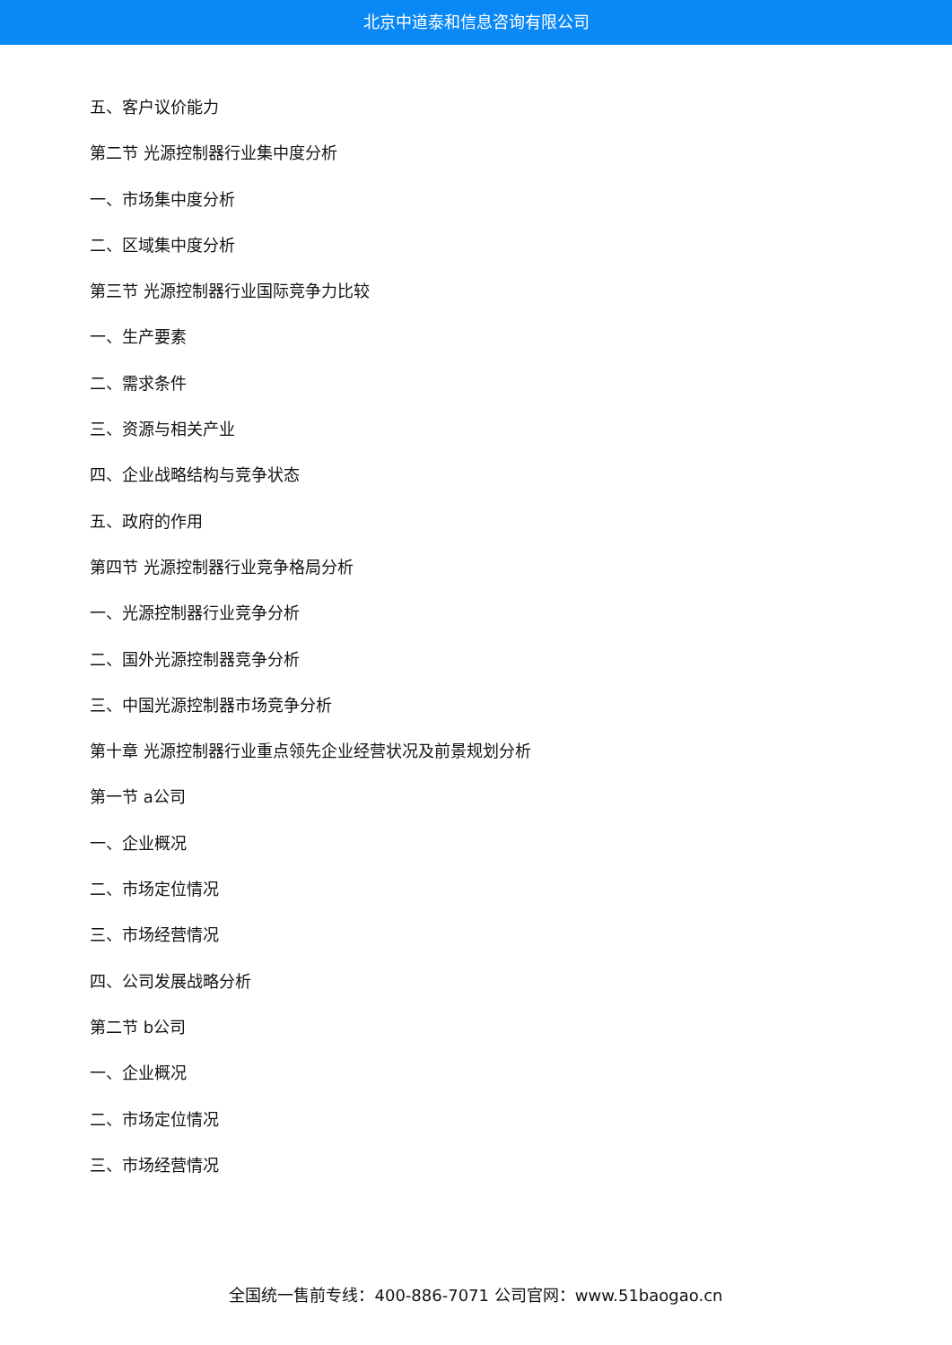北京中道泰和信息咨询有限公司
五、客户议价能力
第二节 光源控制器行业集中度分析
一、市场集中度分析
二、区域集中度分析
第三节 光源控制器行业国际竞争力比较
一、生产要素
二、需求条件
三、资源与相关产业
四、企业战略结构与竞争状态
五、政府的作用
第四节 光源控制器行业竞争格局分析
一、光源控制器行业竞争分析
二、国外光源控制器竞争分析
三、中国光源控制器市场竞争分析
第十章 光源控制器行业重点领先企业经营状况及前景规划分析
第一节 a公司
一、企业概况
二、市场定位情况
三、市场经营情况
四、公司发展战略分析
第二节 b公司
一、企业概况
二、市场定位情况
三、市场经营情况
全国统一售前专线：400-886-7071 公司官网：www.51baogao.cn